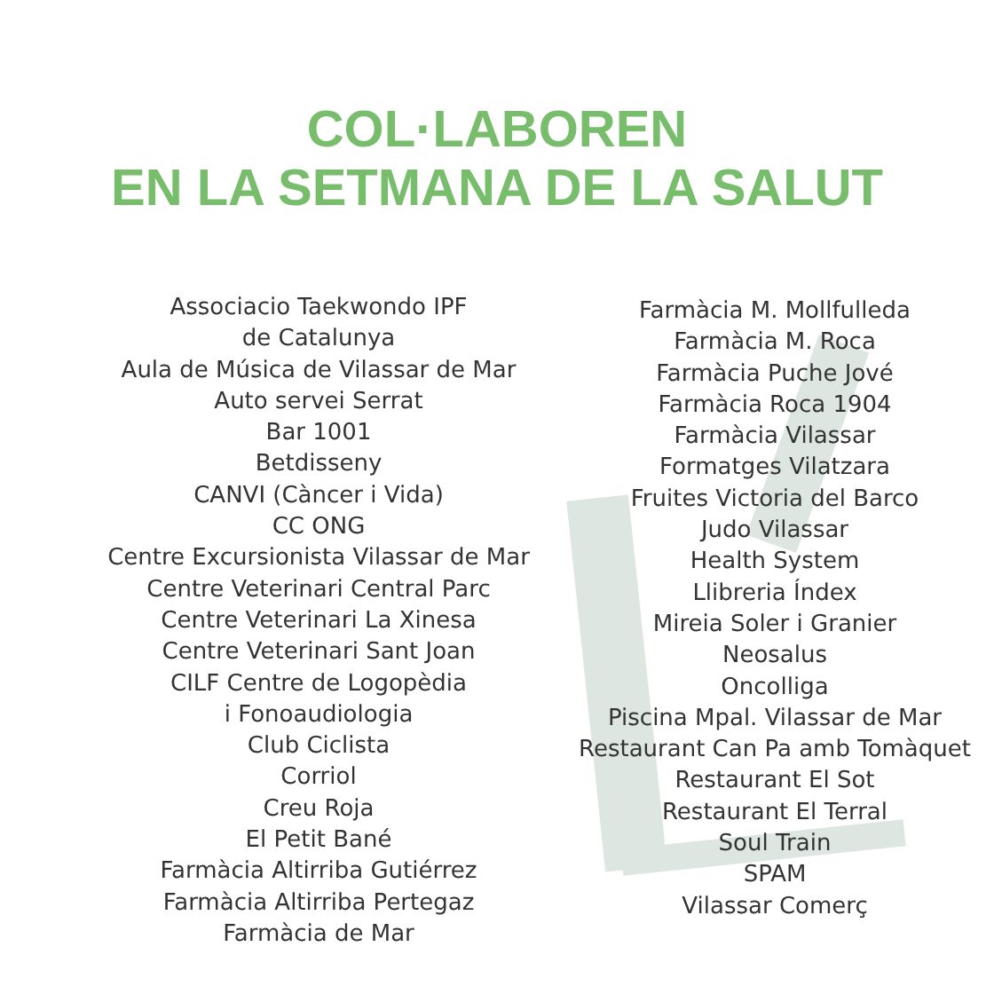COL·LABOREN
EN LA SETMANA DE LA SALUT
Associacio Taekwondo IPF
de Catalunya
Aula de Música de Vilassar de Mar
Auto servei Serrat
Bar 1001
Betdisseny
CANVI (Càncer i Vida)
CC ONG
Centre Excursionista Vilassar de Mar
Centre Veterinari Central Parc
Centre Veterinari La Xinesa
Centre Veterinari Sant Joan
CILF Centre de Logopèdia
i Fonoaudiologia
Club Ciclista
Corriol
Creu Roja
El Petit Bané
Farmàcia Altirriba Gutiérrez
Farmàcia Altirriba Pertegaz
Farmàcia de Mar
Farmàcia M. Mollfulleda
Farmàcia M. Roca
Farmàcia Puche Jové
Farmàcia Roca 1904
Farmàcia Vilassar
Formatges Vilatzara
Fruites Victoria del Barco
Judo Vilassar
Health System
Llibreria Índex
Mireia Soler i Granier
Neosalus
Oncolliga
Piscina Mpal. Vilassar de Mar
Restaurant Can Pa amb Tomàquet
Restaurant El Sot
Restaurant El Terral
Soul Train
SPAM
Vilassar Comerç